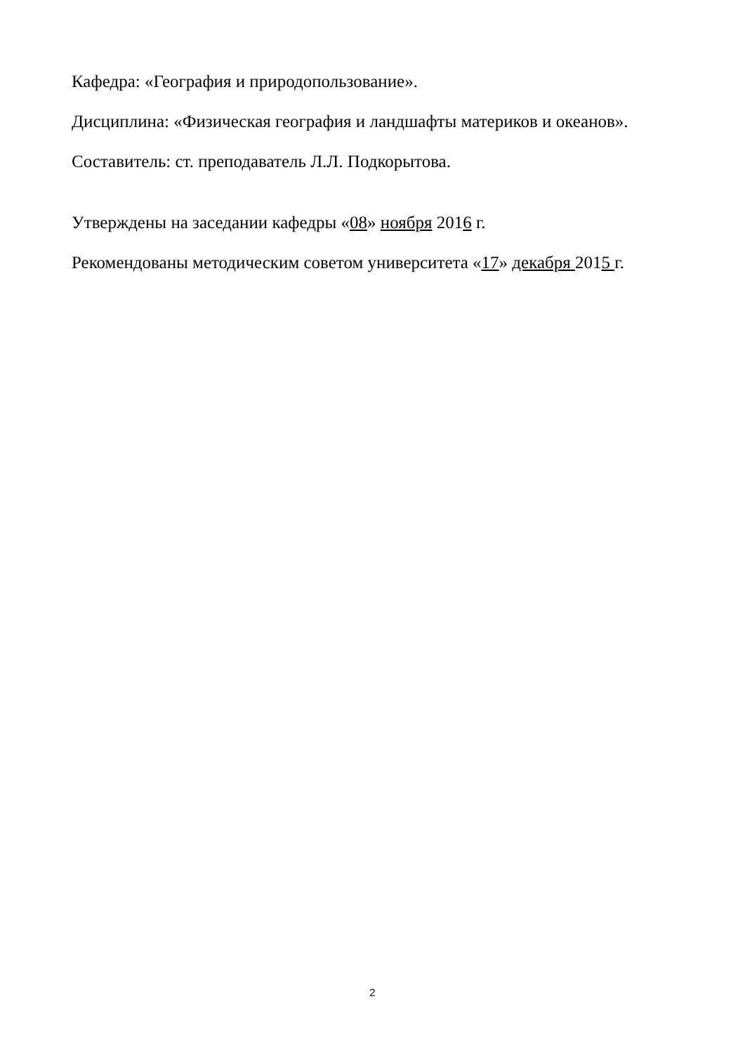Кафедра: «География и природопользование».
Дисциплина: «Физическая география и ландшафты материков и океанов».
Составитель: ст. преподаватель Л.Л. Подкорытова.
Утверждены на заседании кафедры «08» ноября 2016 г.
Рекомендованы методическим советом университета «17» декабря 2015 г.
2